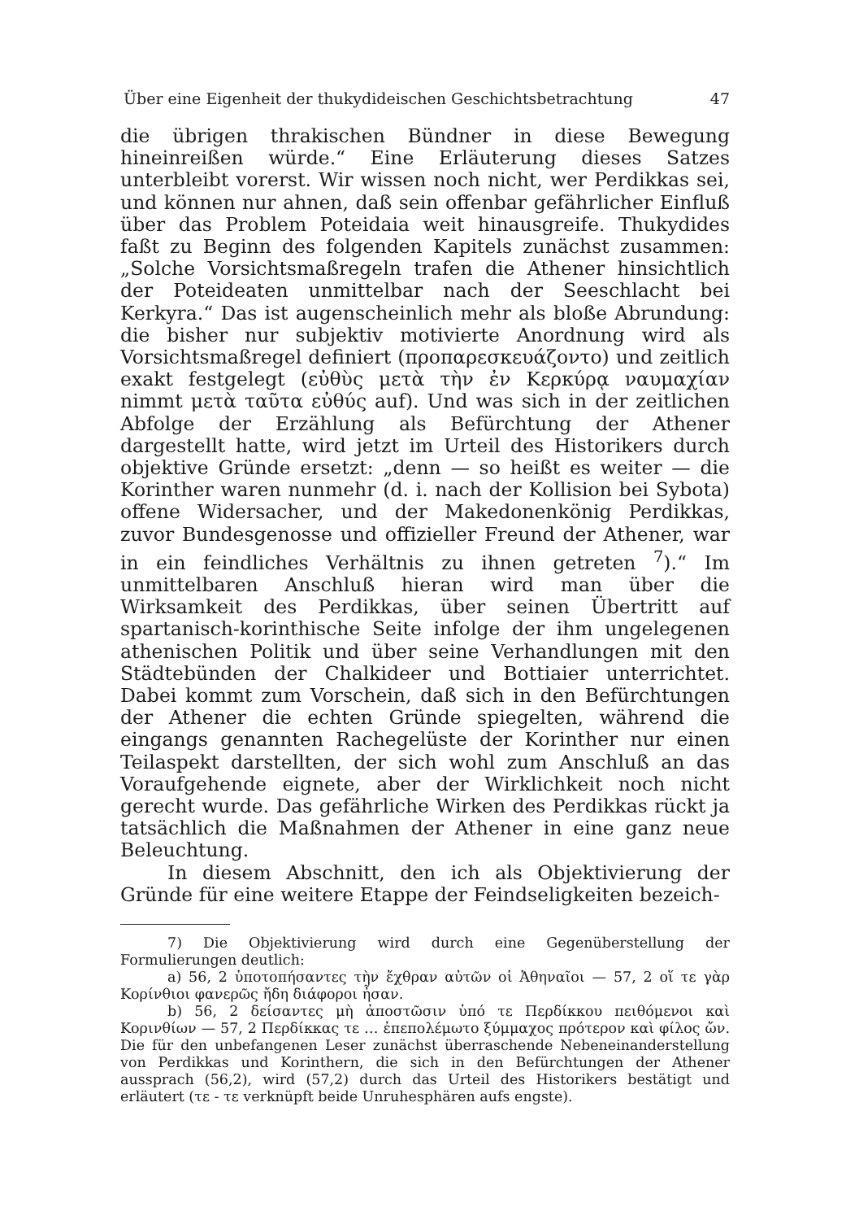Über eine Eigenheit der thukydideischen Geschichtsbetrachtung 47
die übrigen thrakischen Bündner in diese Bewegung hineinreißen würde.“ Eine Erläuterung dieses Satzes unterbleibt vorerst. Wir wissen noch nicht, wer Perdikkas sei, und können nur ahnen, daß sein offenbar gefährlicher Einfluß über das Problem Poteidaia weit hinausgreife. Thukydides faßt zu Beginn des folgenden Kapitels zunächst zusammen: „Solche Vorsichtsmaßregeln trafen die Athener hinsichtlich der Poteideaten unmittelbar nach der Seeschlacht bei Kerkyra.“ Das ist augenscheinlich mehr als bloße Abrundung: die bisher nur subjektiv motivierte Anordnung wird als Vorsichtsmaßregel definiert (προπαρεσκευάζοντο) und zeitlich exakt festgelegt (εὐθὺς μετὰ τὴν ἐν Κερκύρᾳ ναυμαχίαν nimmt μετὰ ταῦτα εὐθύς auf). Und was sich in der zeitlichen Abfolge der Erzählung als Befürchtung der Athener dargestellt hatte, wird jetzt im Urteil des Historikers durch objektive Gründe ersetzt: „denn — so heißt es weiter — die Korinther waren nunmehr (d. i. nach der Kollision bei Sybota) offene Widersacher, und der Makedonenkönig Perdikkas, zuvor Bundesgenosse und offizieller Freund der Athener, war in ein feindliches Verhältnis zu ihnen getreten <sup>7</sup>).“ Im unmittelbaren Anschluß hieran wird man über die Wirksamkeit des Perdikkas, über seinen Übertritt auf spartanisch-korinthische Seite infolge der ihm ungelegenen athenischen Politik und über seine Verhandlungen mit den Städtebünden der Chalkideer und Bottiaier unterrichtet. Dabei kommt zum Vorschein, daß sich in den Befürchtungen der Athener die echten Gründe spiegelten, während die eingangs genannten Rachegelüste der Korinther nur einen Teilaspekt darstellten, der sich wohl zum Anschluß an das Voraufgehende eignete, aber der Wirklichkeit noch nicht gerecht wurde. Das gefährliche Wirken des Perdikkas rückt ja tatsächlich die Maßnahmen der Athener in eine ganz neue Beleuchtung.
In diesem Abschnitt, den ich als Objektivierung der Gründe für eine weitere Etappe der Feindseligkeiten bezeich-
7) Die Objektivierung wird durch eine Gegenüberstellung der Formulierungen deutlich:
a) 56, 2 ὑποτοπήσαντες τὴν ἔχθραν αὐτῶν οἱ Ἀθηναῖοι — 57, 2 οἵ τε γὰρ Κορίνθιοι φανερῶς ἤδη διάφοροι ἦσαν.
b) 56, 2 δείσαντες μὴ ἀποστῶσιν ὑπό τε Περδίκκου πειθόμενοι καὶ Κορινθίων — 57, 2 Περδίκκας τε … ἐπεπολέμωτο ξύμμαχος πρότερον καὶ φίλος ὤν. Die für den unbefangenen Leser zunächst überraschende Nebeneinanderstellung von Perdikkas und Korinthern, die sich in den Befürchtungen der Athener aussprach (56,2), wird (57,2) durch das Urteil des Historikers bestätigt und erläutert (τε - τε verknüpft beide Unruhesphären aufs engste).